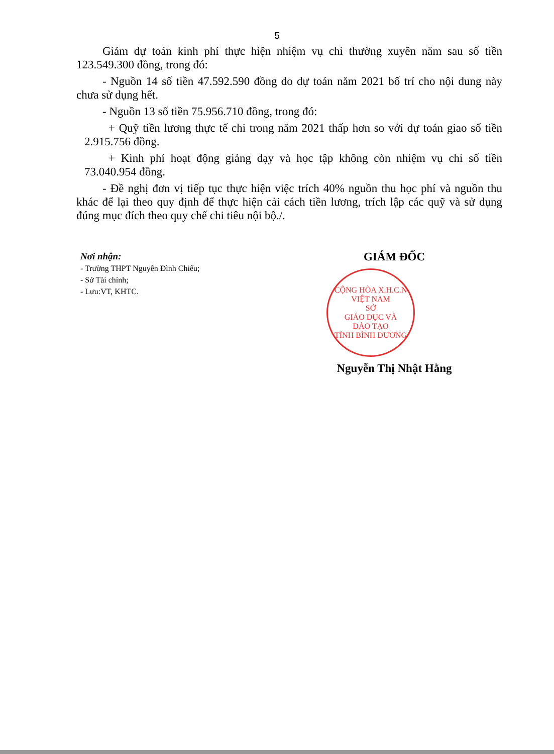5
Giảm dự toán kinh phí thực hiện nhiệm vụ chi thường xuyên năm sau số tiền 123.549.300 đồng, trong đó:
- Nguồn 14 số tiền 47.592.590 đồng do dự toán năm 2021 bố trí cho nội dung này chưa sử dụng hết.
- Nguồn 13 số tiền 75.956.710 đồng, trong đó:
+ Quỹ tiền lương thực tế chi trong năm 2021 thấp hơn so với dự toán giao số tiền 2.915.756 đồng.
+ Kinh phí hoạt động giảng dạy và học tập không còn nhiệm vụ chi số tiền 73.040.954 đồng.
- Đề nghị đơn vị tiếp tục thực hiện việc trích 40% nguồn thu học phí và nguồn thu khác để lại theo quy định để thực hiện cải cách tiền lương, trích lập các quỹ và sử dụng đúng mục đích theo quy chế chi tiêu nội bộ./.
Nơi nhận:
- Trường THPT Nguyễn Đình Chiểu;
- Sở Tài chính;
- Lưu:VT, KHTC.
GIÁM ĐỐC
CỘNG HÒA X.H.C.N VIỆT NAM
SỞ
GIÁO DỤC VÀ
ĐÀO TẠO
TỈNH BÌNH DƯƠNG
Nguyễn Thị Nhật Hằng